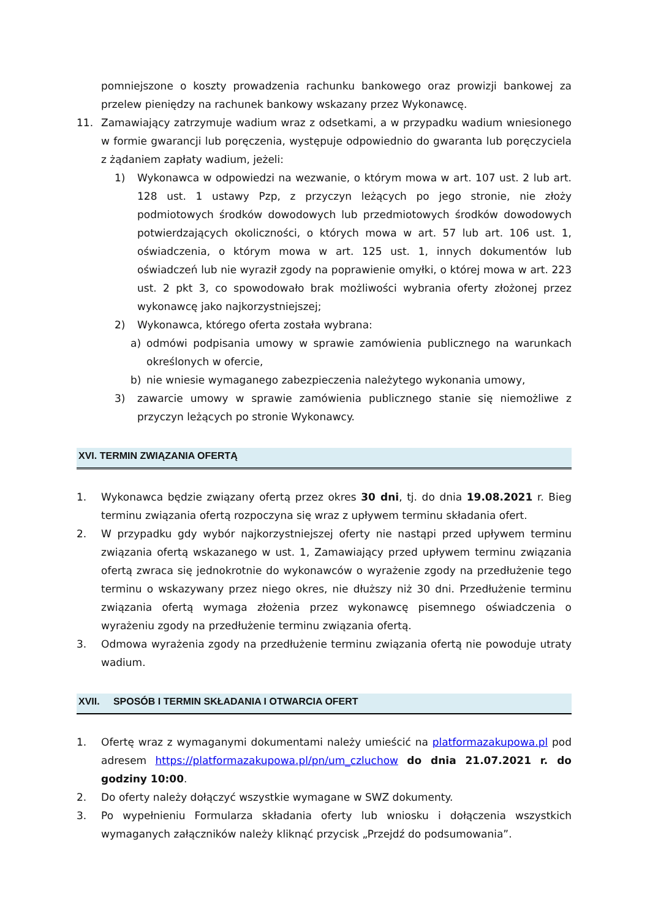pomniejszone o koszty prowadzenia rachunku bankowego oraz prowizji bankowej za przelew pieniędzy na rachunek bankowy wskazany przez Wykonawcę.
11. Zamawiający zatrzymuje wadium wraz z odsetkami, a w przypadku wadium wniesionego w formie gwarancji lub poręczenia, występuje odpowiednio do gwaranta lub poręczyciela z żądaniem zapłaty wadium, jeżeli:
1) Wykonawca w odpowiedzi na wezwanie, o którym mowa w art. 107 ust. 2 lub art. 128 ust. 1 ustawy Pzp, z przyczyn leżących po jego stronie, nie złoży podmiotowych środków dowodowych lub przedmiotowych środków dowodowych potwierdzających okoliczności, o których mowa w art. 57 lub art. 106 ust. 1, oświadczenia, o którym mowa w art. 125 ust. 1, innych dokumentów lub oświadczeń lub nie wyraził zgody na poprawienie omyłki, o której mowa w art. 223 ust. 2 pkt 3, co spowodowało brak możliwości wybrania oferty złożonej przez wykonawcę jako najkorzystniejszej;
2) Wykonawca, którego oferta została wybrana:
a) odmówi podpisania umowy w sprawie zamówienia publicznego na warunkach określonych w ofercie,
b) nie wniesie wymaganego zabezpieczenia należytego wykonania umowy,
3) zawarcie umowy w sprawie zamówienia publicznego stanie się niemożliwe z przyczyn leżących po stronie Wykonawcy.
XVI. TERMIN ZWIĄZANIA OFERTĄ
1. Wykonawca będzie związany ofertą przez okres 30 dni, tj. do dnia 19.08.2021 r. Bieg terminu związania ofertą rozpoczyna się wraz z upływem terminu składania ofert.
2. W przypadku gdy wybór najkorzystniejszej oferty nie nastąpi przed upływem terminu związania ofertą wskazanego w ust. 1, Zamawiający przed upływem terminu związania ofertą zwraca się jednokrotnie do wykonawców o wyrażenie zgody na przedłużenie tego terminu o wskazywany przez niego okres, nie dłuższy niż 30 dni. Przedłużenie terminu związania ofertą wymaga złożenia przez wykonawcę pisemnego oświadczenia o wyrażeniu zgody na przedłużenie terminu związania ofertą.
3. Odmowa wyrażenia zgody na przedłużenie terminu związania ofertą nie powoduje utraty wadium.
XVII. SPOSÓB I TERMIN SKŁADANIA I OTWARCIA OFERT
1. Ofertę wraz z wymaganymi dokumentami należy umieścić na platformazakupowa.pl pod adresem https://platformazakupowa.pl/pn/um_czluchow do dnia 21.07.2021 r. do godziny 10:00.
2. Do oferty należy dołączyć wszystkie wymagane w SWZ dokumenty.
3. Po wypełnieniu Formularza składania oferty lub wniosku i dołączenia wszystkich wymaganych załączników należy kliknąć przycisk „Przejdź do podsumowania”.